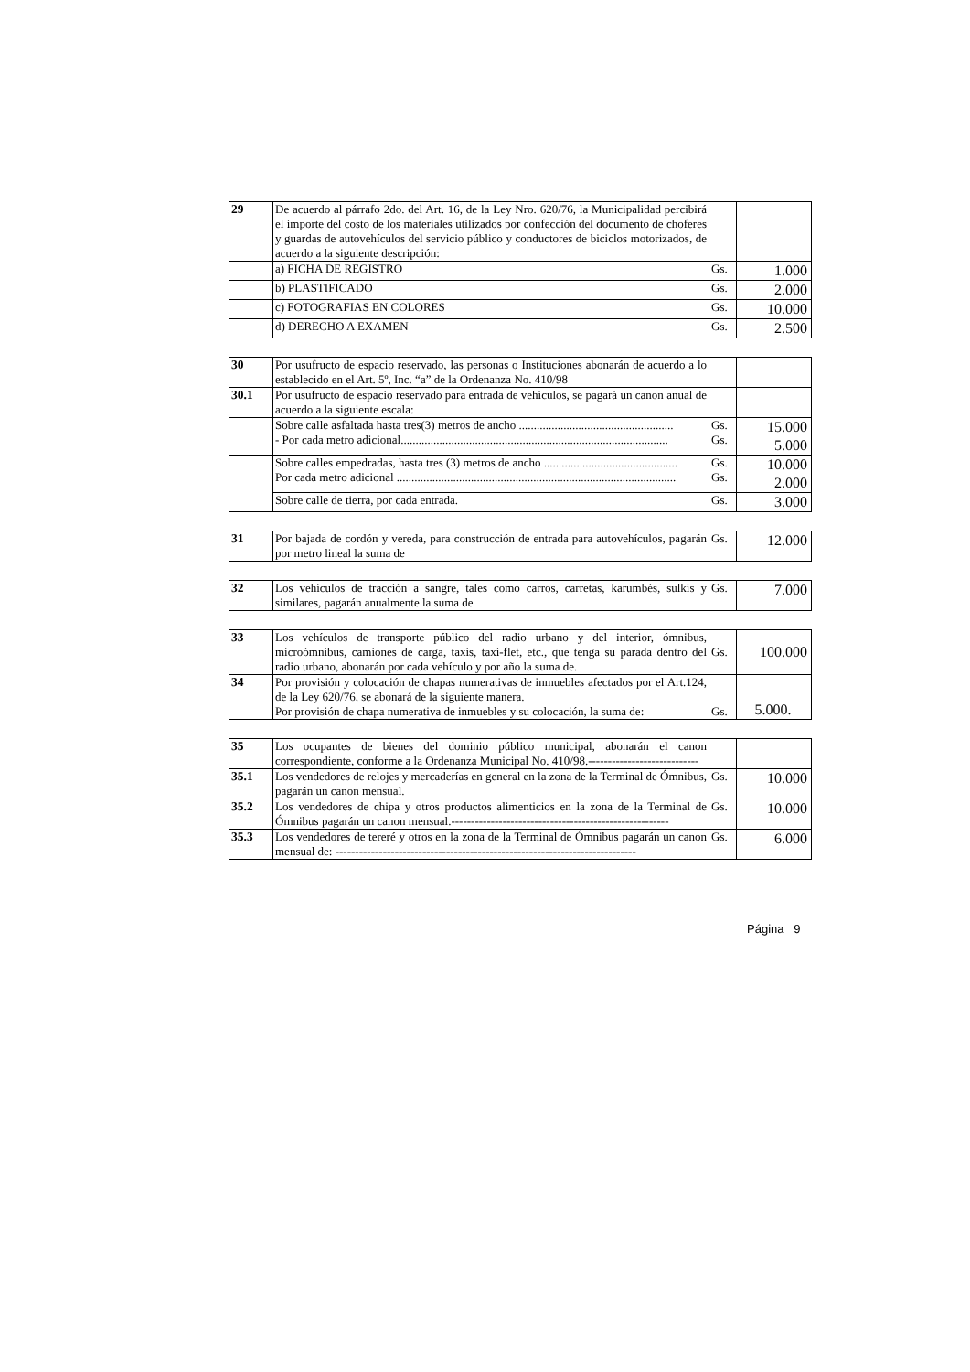| 29 | De acuerdo al párrafo 2do. del Art. 16, de la Ley Nro. 620/76, la Municipalidad percibirá el importe del costo de los materiales utilizados por confección del documento de choferes y guardas de autovehículos del servicio público y conductores de biciclos motorizados, de acuerdo a la siguiente descripción: | | |
| | a) FICHA DE REGISTRO | Gs. | 1.000 |
| | b) PLASTIFICADO | Gs. | 2.000 |
| | c) FOTOGRAFIAS EN COLORES | Gs. | 10.000 |
| | d) DERECHO A EXAMEN | Gs. | 2.500 |
| 30 | Por usufructo de espacio reservado, las personas o Instituciones abonarán de acuerdo a lo establecido en el Art. 5º, Inc. “a” de la Ordenanza No. 410/98 | | |
| 30.1 | Por usufructo de espacio reservado para entrada de vehículos, se pagará un canon anual de acuerdo a la siguiente escala: | | |
| | Sobre calle asfaltada hasta tres(3) metros de ancho .................................................... - Por cada metro adicional.......................................................................................... | Gs. Gs. | 15.000 5.000 |
| | Sobre calles empedradas, hasta tres (3) metros de ancho ............................................. Por cada metro adicional .............................................................................................. | Gs. Gs. | 10.000 2.000 |
| | Sobre calle de tierra, por cada entrada. | Gs. | 3.000 |
| 31 | Por bajada de cordón y vereda, para construcción de entrada para autovehículos, pagarán por metro lineal la suma de | Gs. | 12.000 |
| 32 | Los vehículos de tracción a sangre, tales como carros, carretas, karumbés, sulkis y similares, pagarán anualmente la suma de | Gs. | 7.000 |
| 33 | Los vehículos de transporte público del radio urbano y del interior, ómnibus, microómnibus, camiones de carga, taxis, taxi-flet, etc., que tenga su parada dentro del radio urbano, abonarán por cada vehículo y por año la suma de. | Gs. | 100.000 |
| 34 | Por provisión y colocación de chapas numerativas de inmuebles afectados por el Art.124, de la Ley 620/76, se abonará de la siguiente manera. Por provisión de chapa numerativa de inmuebles y su colocación, la suma de: | Gs. | 5.000. |
| 35 | Los ocupantes de bienes del dominio público municipal, abonarán el canon correspondiente, conforme a la Ordenanza Municipal No. 410/98.---------------------------- | | |
| 35.1 | Los vendedores de relojes y mercaderías en general en la zona de la Terminal de Ómnibus, pagarán un canon mensual. | Gs. | 10.000 |
| 35.2 | Los vendedores de chipa y otros productos alimenticios en la zona de la Terminal de Ómnibus pagarán un canon mensual.------------------------------------------------------- | Gs. | 10.000 |
| 35.3 | Los vendedores de tereré y otros en la zona de la Terminal de Ómnibus pagarán un canon mensual de: ---------------------------------------------------------------------------- | Gs. | 6.000 |
Página 9